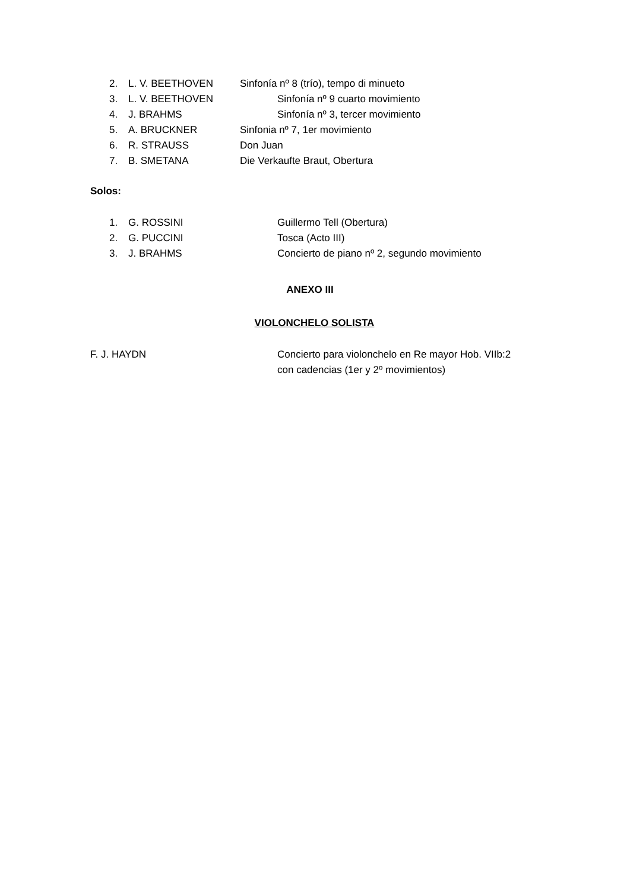2. L. V. BEETHOVEN Sinfonía nº 8 (trío), tempo di minueto
3. L. V. BEETHOVEN Sinfonía nº 9 cuarto movimiento
4. J. BRAHMS Sinfonía nº 3, tercer movimiento
5. A. BRUCKNER Sinfonia nº 7, 1er movimiento
6. R. STRAUSS Don Juan
7. B. SMETANA Die Verkaufte Braut, Obertura
Solos:
1. G. ROSSINI Guillermo Tell (Obertura)
2. G. PUCCINI Tosca (Acto III)
3. J. BRAHMS Concierto de piano nº 2, segundo movimiento
ANEXO III
VIOLONCHELO SOLISTA
F. J. HAYDN Concierto para violonchelo en Re mayor Hob. VIIb:2
con cadencias (1er y 2º movimientos)